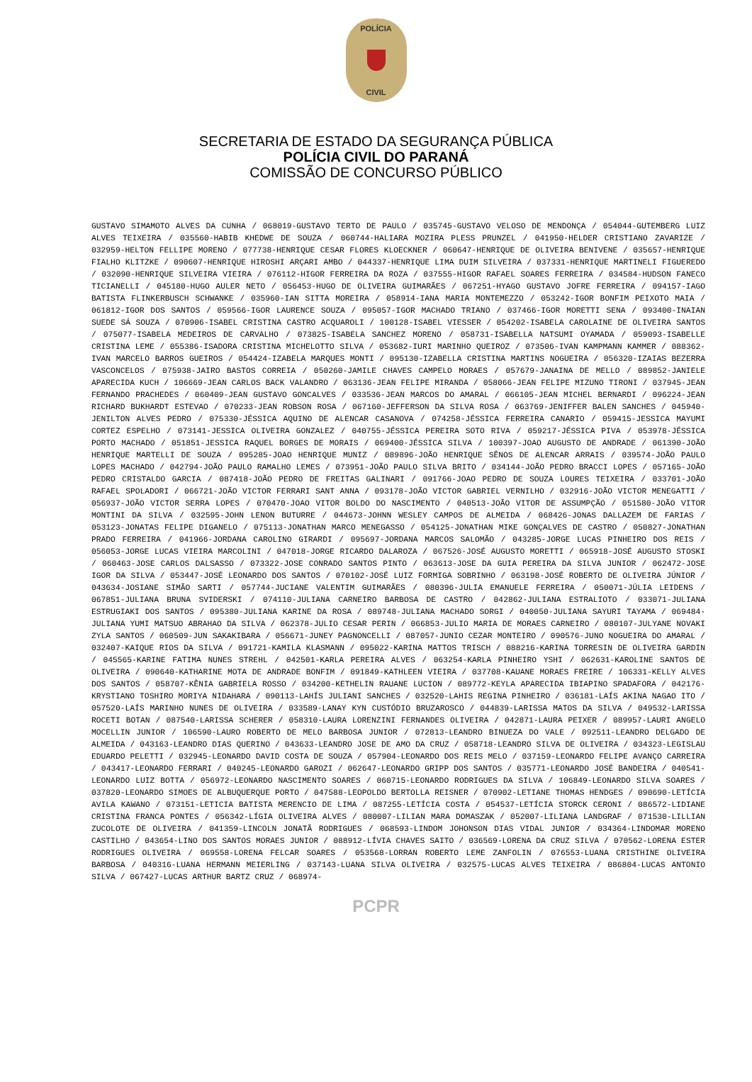POLÍCIA
CIVIL
SECRETARIA DE ESTADO DA SEGURANÇA PÚBLICA
POLÍCIA CIVIL DO PARANÁ
COMISSÃO DE CONCURSO PÚBLICO
GUSTAVO SIMAMOTO ALVES DA CUNHA / 068019-GUSTAVO TERTO DE PAULO / 035745-GUSTAVO VELOSO DE MENDONÇA / 054044-GUTEMBERG LUIZ ALVES TEIXEIRA / 035560-HABIB KHEDWE DE SOUZA / 060744-HALIARA MOZIRA PLESS PRUNZEL / 041950-HELDER CRISTIANO ZAVARIZE / 032959-HELTON FELLIPE MORENO / 077738-HENRIQUE CESAR FLORES KLOECKNER / 060647-HENRIQUE DE OLIVEIRA BENIVENE / 035657-HENRIQUE FIALHO KLITZKE / 090607-HENRIQUE HIROSHI ARÇARI AMBO / 044337-HENRIQUE LIMA DUIM SILVEIRA / 037331-HENRIQUE MARTINELI FIGUEREDO / 032090-HENRIQUE SILVEIRA VIEIRA / 076112-HIGOR FERREIRA DA ROZA / 037555-HIGOR RAFAEL SOARES FERREIRA / 034584-HUDSON FANECO TICIANELLI / 045180-HUGO AULER NETO / 056453-HUGO DE OLIVEIRA GUIMARÃES / 067251-HYAGO GUSTAVO JOFRE FERREIRA / 094157-IAGO BATISTA FLINKERBUSCH SCHWANKE / 035960-IAN SITTA MOREIRA / 058914-IANA MARIA MONTEMEZZO / 053242-IGOR BONFIM PEIXOTO MAIA / 061812-IGOR DOS SANTOS / 059566-IGOR LAURENCE SOUZA / 095057-IGOR MACHADO TRIANO / 037466-IGOR MORETTI SENA / 093400-INAIAN SUEDE SÁ SOUZA / 070906-ISABEL CRISTINA CASTRO ACQUAROLI / 100128-ISABEL VIESSER / 054202-ISABELA CAROLAINE DE OLIVEIRA SANTOS / 075077-ISABELA MEDEIROS DE CARVALHO / 073825-ISABELA SANCHEZ MORENO / 058731-ISABELLA NATSUMI OYAMADA / 059093-ISABELLE CRISTINA LEME / 055386-ISADORA CRISTINA MICHELOTTO SILVA / 053682-IURI MARINHO QUEIROZ / 073506-IVAN KAMPMANN KAMMER / 088362-IVAN MARCELO BARROS GUEIROS / 054424-IZABELA MARQUES MONTI / 095130-IZABELLA CRISTINA MARTINS NOGUEIRA / 056320-IZAIAS BEZERRA VASCONCELOS / 075938-JAIRO BASTOS CORREIA / 050260-JAMILE CHAVES CAMPELO MORAES / 057679-JANAINA DE MELLO / 089852-JANIELE APARECIDA KUCH / 106669-JEAN CARLOS BACK VALANDRO / 063136-JEAN FELIPE MIRANDA / 058066-JEAN FELIPE MIZUNO TIRONI / 037945-JEAN FERNANDO PRACHEDES / 060409-JEAN GUSTAVO GONCALVES / 033536-JEAN MARCOS DO AMARAL / 066105-JEAN MICHEL BERNARDI / 096224-JEAN RICHARD BUKHARDT ESTEVAO / 070233-JEAN ROBSON ROSA / 067160-JEFFERSON DA SILVA ROSA / 063769-JENIFFER BALEN SANCHES / 045940-JENILTON ALVES PEDRO / 075330-JÉSSICA AQUINO DE ALENCAR CASANOVA / 074258-JÉSSICA FERREIRA CANARIO / 059415-JESSICA MAYUMI CORTEZ ESPELHO / 073141-JESSICA OLIVEIRA GONZALEZ / 040755-JÉSSICA PEREIRA SOTO RIVA / 059217-JÉSSICA PIVA / 053978-JÉSSICA PORTO MACHADO / 051851-JESSICA RAQUEL BORGES DE MORAIS / 069400-JÉSSICA SILVA / 100397-JOAO AUGUSTO DE ANDRADE / 061390-JOÃO HENRIQUE MARTELLI DE SOUZA / 095285-JOAO HENRIQUE MUNIZ / 089896-JOÃO HENRIQUE SÊNOS DE ALENCAR ARRAIS / 039574-JOÃO PAULO LOPES MACHADO / 042794-JOÃO PAULO RAMALHO LEMES / 073951-JOÃO PAULO SILVA BRITO / 034144-JOÃO PEDRO BRACCI LOPES / 057165-JOÃO PEDRO CRISTALDO GARCIA / 087418-JOÃO PEDRO DE FREITAS GALINARI / 091766-JOAO PEDRO DE SOUZA LOURES TEIXEIRA / 033701-JOÃO RAFAEL SPOLADORI / 066721-JOÃO VICTOR FERRARI SANT ANNA / 093178-JOÃO VICTOR GABRIEL VERNILHO / 032916-JOÃO VICTOR MENEGATTI / 056937-JOÃO VICTOR SERRA LOPES / 070470-JOAO VITOR BOLDO DO NASCIMENTO / 040513-JOÃO VITOR DE ASSUMPÇÃO / 051580-JOÃO VITOR MONTINI DA SILVA / 032595-JOHN LENON BUTURRE / 044673-JOHNN WESLEY CAMPOS DE ALMEIDA / 068426-JONAS DALLAZEM DE FARIAS / 053123-JONATAS FELIPE DIGANELO / 075113-JONATHAN MARCO MENEGASSO / 054125-JONATHAN MIKE GONÇALVES DE CASTRO / 050827-JONATHAN PRADO FERREIRA / 041966-JORDANA CAROLINO GIRARDI / 095697-JORDANA MARCOS SALOMÃO / 043285-JORGE LUCAS PINHEIRO DOS REIS / 056053-JORGE LUCAS VIEIRA MARCOLINI / 047018-JORGE RICARDO DALAROZA / 067526-JOSÉ AUGUSTO MORETTI / 065918-JOSÉ AUGUSTO STOSKI / 060463-JOSE CARLOS DALSASSO / 073322-JOSE CONRADO SANTOS PINTO / 063613-JOSE DA GUIA PEREIRA DA SILVA JUNIOR / 062472-JOSE IGOR DA SILVA / 053447-JOSÉ LEONARDO DOS SANTOS / 070102-JOSÉ LUIZ FORMIGA SOBRINHO / 063198-JOSÉ ROBERTO DE OLIVEIRA JÚNIOR / 043634-JOSIANE SIMÃO SARTI / 057744-JUCIANE VALENTIM GUIMARÃES / 080396-JULIA EMANUELE FERREIRA / 050071-JÚLIA LEIDENS / 067851-JULIANA BRUNA SVIDERSKI / 074110-JULIANA CARNEIRO BARBOSA DE CASTRO / 042862-JULIANA ESTRALIOTO / 033071-JULIANA ESTRUGIAKI DOS SANTOS / 095380-JULIANA KARINE DA ROSA / 089748-JULIANA MACHADO SORGI / 040050-JULIANA SAYURI TAYAMA / 069484-JULIANA YUMI MATSUO ABRAHAO DA SILVA / 062378-JULIO CESAR PERIN / 066853-JULIO MARIA DE MORAES CARNEIRO / 080107-JULYANE NOVAKI ZYLA SANTOS / 060509-JUN SAKAKIBARA / 056671-JUNEY PAGNONCELLI / 087057-JUNIO CEZAR MONTEIRO / 090576-JUNO NOGUEIRA DO AMARAL / 032407-KAIQUE RIOS DA SILVA / 091721-KAMILA KLASMANN / 095022-KARINA MATTOS TRISCH / 088216-KARINA TORRESIN DE OLIVEIRA GARDIN / 045565-KARINE FATIMA NUNES STREHL / 042501-KARLA PEREIRA ALVES / 063254-KARLA PINHEIRO YSHI / 062631-KAROLINE SANTOS DE OLIVEIRA / 090640-KATHARINE MOTA DE ANDRADE BONFIM / 091849-KATHLEEN VIEIRA / 037708-KAUANE MORAES FREIRE / 106331-KELLY ALVES DOS SANTOS / 058707-KÊNIA GABRIELA ROSSO / 034200-KETHELIN RAUANE LUCION / 089772-KEYLA APARECIDA IBIAPINO SPADAFORA / 042176-KRYSTIANO TOSHIRO MORIYA NIDAHARA / 090113-LAHÍS JULIANI SANCHES / 032520-LAHIS REGINA PINHEIRO / 036181-LAÍS AKINA NAGAO ITO / 057520-LAÍS MARINHO NUNES DE OLIVEIRA / 033589-LANAY KYN CUSTÓDIO BRUZAROSCO / 044839-LARISSA MATOS DA SILVA / 049532-LARISSA ROCETI BOTAN / 087540-LARISSA SCHERER / 058310-LAURA LORENZINI FERNANDES OLIVEIRA / 042871-LAURA PEIXER / 089957-LAURI ANGELO MOCELLIN JUNIOR / 106590-LAURO ROBERTO DE MELO BARBOSA JUNIOR / 072813-LEANDRO BINUEZA DO VALE / 092511-LEANDRO DELGADO DE ALMEIDA / 043163-LEANDRO DIAS QUERINO / 043633-LEANDRO JOSE DE AMO DA CRUZ / 058718-LEANDRO SILVA DE OLIVEIRA / 034323-LEGISLAU EDUARDO PELETTI / 032945-LEONARDO DAVID COSTA DE SOUZA / 057904-LEONARDO DOS REIS MELO / 037159-LEONARDO FELIPE AVANÇO CARREIRA / 043417-LEONARDO FERRARI / 040245-LEONARDO GAROZI / 062647-LEONARDO GRIPP DOS SANTOS / 035771-LEONARDO JOSÉ BANDEIRA / 040541-LEONARDO LUIZ BOTTA / 056972-LEONARDO NASCIMENTO SOARES / 060715-LEONARDO RODRIGUES DA SILVA / 106849-LEONARDO SILVA SOARES / 037820-LEONARDO SIMOES DE ALBUQUERQUE PORTO / 047588-LEOPOLDO BERTOLLA REISNER / 070902-LETIANE THOMAS HENDGES / 090690-LETÍCIA AVILA KAWANO / 073151-LETICIA BATISTA MERENCIO DE LIMA / 087255-LETÍCIA COSTA / 054537-LETÍCIA STORCK CERONI / 086572-LIDIANE CRISTINA FRANCA PONTES / 056342-LÍGIA OLIVEIRA ALVES / 080007-LILIAN MARA DOMASZAK / 052007-LILIANA LANDGRAF / 071530-LILLIAN ZUCOLOTE DE OLIVEIRA / 041359-LINCOLN JONATÃ RODRIGUES / 068593-LINDOM JOHONSON DIAS VIDAL JUNIOR / 034364-LINDOMAR MORENO CASTILHO / 043654-LINO DOS SANTOS MORAES JUNIOR / 088912-LÍVIA CHAVES SAITO / 036569-LORENA DA CRUZ SILVA / 070562-LORENA ESTER RODRIGUES OLIVEIRA / 069558-LORENA FELCAR SOARES / 053568-LORRAN ROBERTO LEME ZANFOLIN / 076553-LUANA CRISTHINE OLIVEIRA BARBOSA / 040316-LUANA HERMANN MEIERLING / 037143-LUANA SILVA OLIVEIRA / 032575-LUCAS ALVES TEIXEIRA / 086804-LUCAS ANTONIO SILVA / 067427-LUCAS ARTHUR BARTZ CRUZ / 068974-
PCPR